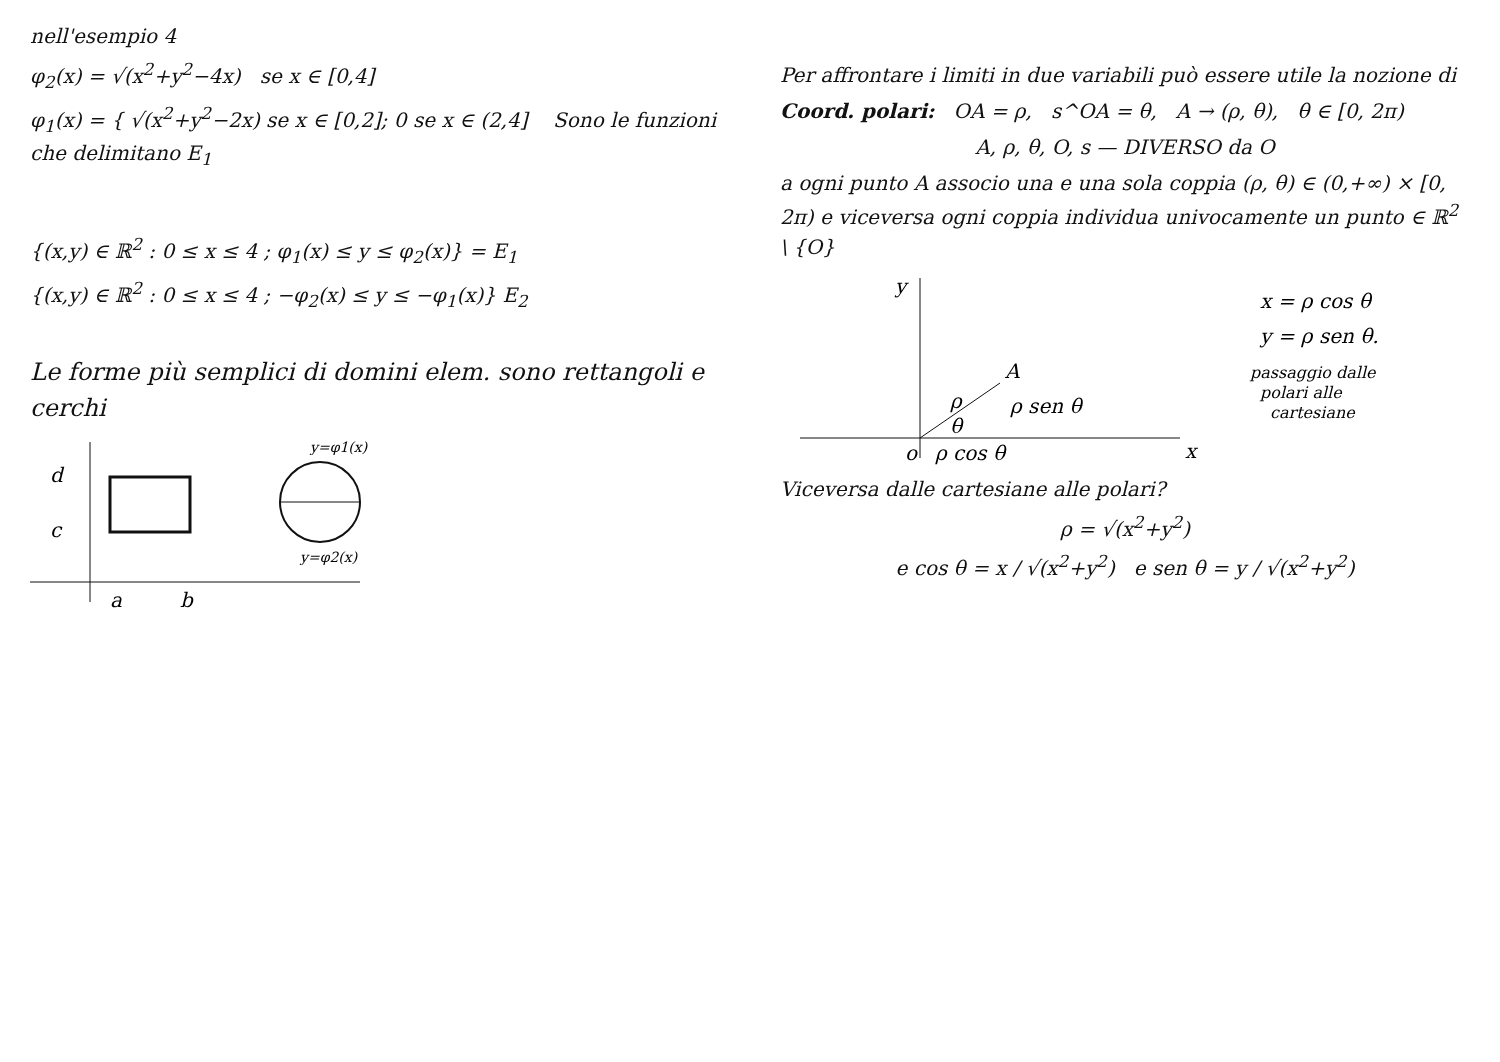nell'esempio 4
φ<sub>2</sub>(x) = √(x<sup>2</sup>+y<sup>2</sup>−4x) se x ∈ [0,4]
φ<sub>1</sub>(x) = { √(x<sup>2</sup>+y<sup>2</sup>−2x) se x ∈ [0,2]; 0 se x ∈ (2,4] Sono le funzioni che delimitano E<sub>1</sub>
{(x,y) ∈ ℝ<sup>2</sup> : 0 ≤ x ≤ 4 ; φ<sub>1</sub>(x) ≤ y ≤ φ<sub>2</sub>(x)} = E<sub>1</sub>
{(x,y) ∈ ℝ<sup>2</sup> : 0 ≤ x ≤ 4 ; −φ<sub>2</sub>(x) ≤ y ≤ −φ<sub>1</sub>(x)} E<sub>2</sub>
Le forme più semplici di domini elem. sono rettangoli e cerchi
d
c
a
b
y=φ1(x)
y=φ2(x)
Per affrontare i limiti in due variabili può essere utile la nozione di
Coord. polari: OA = ρ, s^OA = θ, A → (ρ, θ), θ ∈ [0, 2π)
A, ρ, θ, O, s — DIVERSO da O
a ogni punto A associo una e una sola coppia (ρ, θ) ∈ (0,+∞) × [0, 2π) e viceversa ogni coppia individua univocamente un punto ∈ ℝ<sup>2</sup> \ {O}
y
A
ρ
θ
ρ sen θ
ρ cos θ
o
x
x = ρ cos θ
y = ρ sen θ.
passaggio dalle
polari alle
cartesiane
Viceversa dalle cartesiane alle polari?
ρ = √(x<sup>2</sup>+y<sup>2</sup>)
e cos θ = x / √(x<sup>2</sup>+y<sup>2</sup>) e sen θ = y / √(x<sup>2</sup>+y<sup>2</sup>)